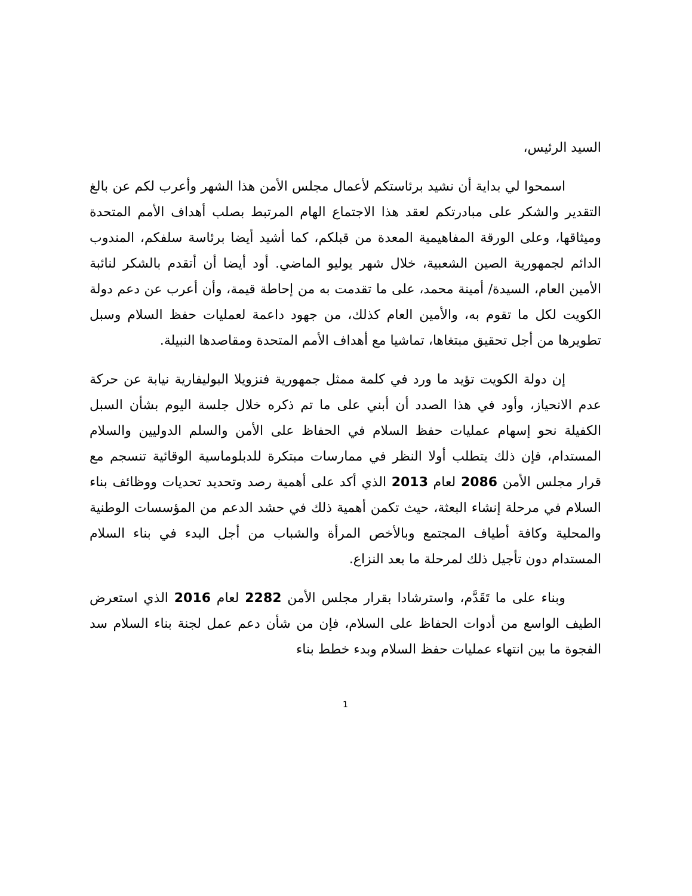السيد الرئيس،
اسمحوا لي بداية أن نشيد برئاستكم لأعمال مجلس الأمن هذا الشهر وأعرب لكم عن بالغ التقدير والشكر على مبادرتكم لعقد هذا الاجتماع الهام المرتبط بصلب أهداف الأمم المتحدة وميثاقها، وعلى الورقة المفاهيمية المعدة من قبلكم، كما أشيد أيضا برئاسة سلفكم، المندوب الدائم لجمهورية الصين الشعبية، خلال شهر يوليو الماضي. أود أيضا أن أتقدم بالشكر لنائبة الأمين العام، السيدة/ أمينة محمد، على ما تقدمت به من إحاطة قيمة، وأن أعرب عن دعم دولة الكويت لكل ما تقوم به، والأمين العام كذلك، من جهود داعمة لعمليات حفظ السلام وسبل تطويرها من أجل تحقيق مبتغاها، تماشيا مع أهداف الأمم المتحدة ومقاصدها النبيلة.
إن دولة الكويت تؤيد ما ورد في كلمة ممثل جمهورية فنزويلا البوليفارية نيابة عن حركة عدم الانحياز، وأود في هذا الصدد أن أبني على ما تم ذكره خلال جلسة اليوم بشأن السبل الكفيلة نحو إسهام عمليات حفظ السلام في الحفاظ على الأمن والسلم الدوليين والسلام المستدام، فإن ذلك يتطلب أولا النظر في ممارسات مبتكرة للدبلوماسية الوقائية تنسجم مع قرار مجلس الأمن 2086 لعام 2013 الذي أكد على أهمية رصد وتحديد تحديات ووظائف بناء السلام في مرحلة إنشاء البعثة، حيث تكمن أهمية ذلك في حشد الدعم من المؤسسات الوطنية والمحلية وكافة أطياف المجتمع وبالأخص المرأة والشباب من أجل البدء في بناء السلام المستدام دون تأجيل ذلك لمرحلة ما بعد النزاع.
وبناء على ما تَقَدَّم، واسترشادا بقرار مجلس الأمن 2282 لعام 2016 الذي استعرض الطيف الواسع من أدوات الحفاظ على السلام، فإن من شأن دعم عمل لجنة بناء السلام سد الفجوة ما بين انتهاء عمليات حفظ السلام وبدء خطط بناء
1